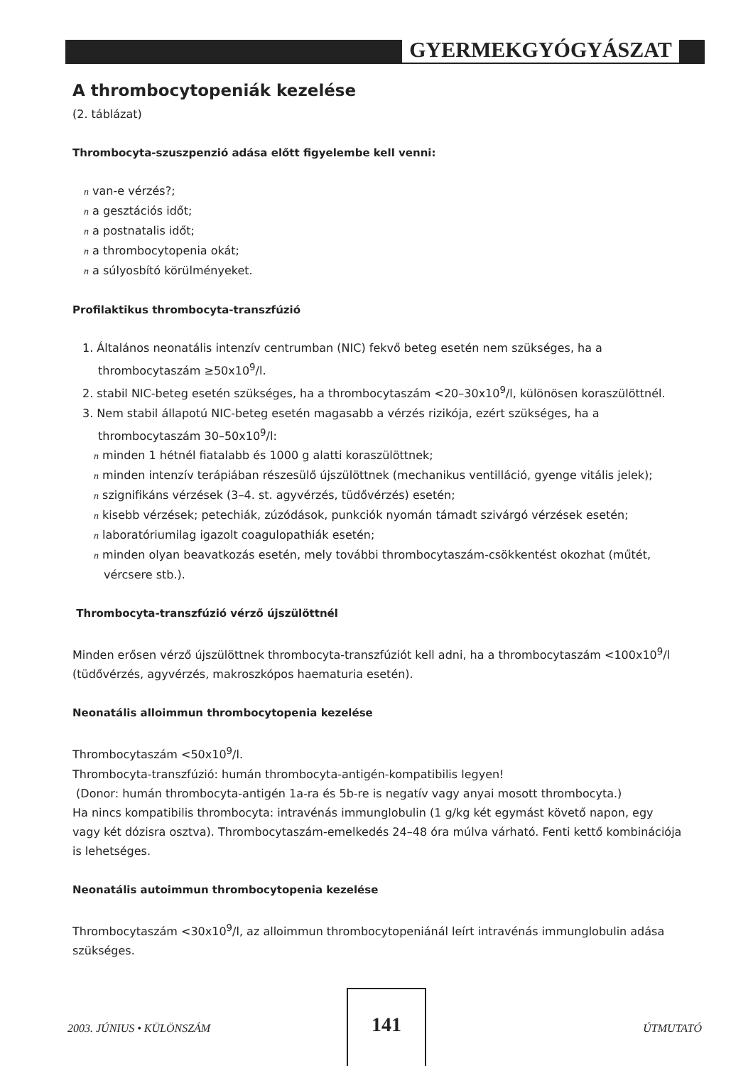GYERMEKGYÓGYÁSZAT
A thrombocytopeniák kezelése
(2. táblázat)
Thrombocyta-szuszpenzió adása előtt figyelembe kell venni:
n van-e vérzés?;
n a gesztációs időt;
n a postnatalis időt;
n a thrombocytopenia okát;
n a súlyosbító körülményeket.
Profilaktikus thrombocyta-transzfúzió
1. Általános neonatális intenzív centrumban (NIC) fekvő beteg esetén nem szükséges, ha a
thrombocytaszám ≥50x10<sup>9</sup>/l.
2. stabil NIC-beteg esetén szükséges, ha a thrombocytaszám <20–30x10<sup>9</sup>/l, különösen koraszülöttnél.
3. Nem stabil állapotú NIC-beteg esetén magasabb a vérzés rizikója, ezért szükséges, ha a
thrombocytaszám 30–50x10<sup>9</sup>/l:
n minden 1 hétnél fiatalabb és 1000 g alatti koraszülöttnek;
n minden intenzív terápiában részesülő újszülöttnek (mechanikus ventilláció, gyenge vitális jelek);
n szignifikáns vérzések (3–4. st. agyvérzés, tüdővérzés) esetén;
n kisebb vérzések; petechiák, zúzódások, punkciók nyomán támadt szivárgó vérzések esetén;
n laboratóriumilag igazolt coagulopathiák esetén;
n minden olyan beavatkozás esetén, mely további thrombocytaszám-csökkentést okozhat (műtét,
vércsere stb.).
Thrombocyta-transzfúzió vérző újszülöttnél
Minden erősen vérző újszülöttnek thrombocyta-transzfúziót kell adni, ha a thrombocytaszám <100x10<sup>9</sup>/l (tüdővérzés, agyvérzés, makroszkópos haematuria esetén).
Neonatális alloimmun thrombocytopenia kezelése
Thrombocytaszám <50x10<sup>9</sup>/l.
Thrombocyta-transzfúzió: humán thrombocyta-antigén-kompatibilis legyen!
(Donor: humán thrombocyta-antigén 1a-ra és 5b-re is negatív vagy anyai mosott thrombocyta.)
Ha nincs kompatibilis thrombocyta: intravénás immunglobulin (1 g/kg két egymást követő napon, egy vagy két dózisra osztva). Thrombocytaszám-emelkedés 24–48 óra múlva várható. Fenti kettő kombinációja is lehetséges.
Neonatális autoimmun thrombocytopenia kezelése
Thrombocytaszám <30x10<sup>9</sup>/l, az alloimmun thrombocytopeniánál leírt intravénás immunglobulin adása szükséges.
2003. JÚNIUS • KÜLÖNSZÁM
141
ÚTMUTATÓ